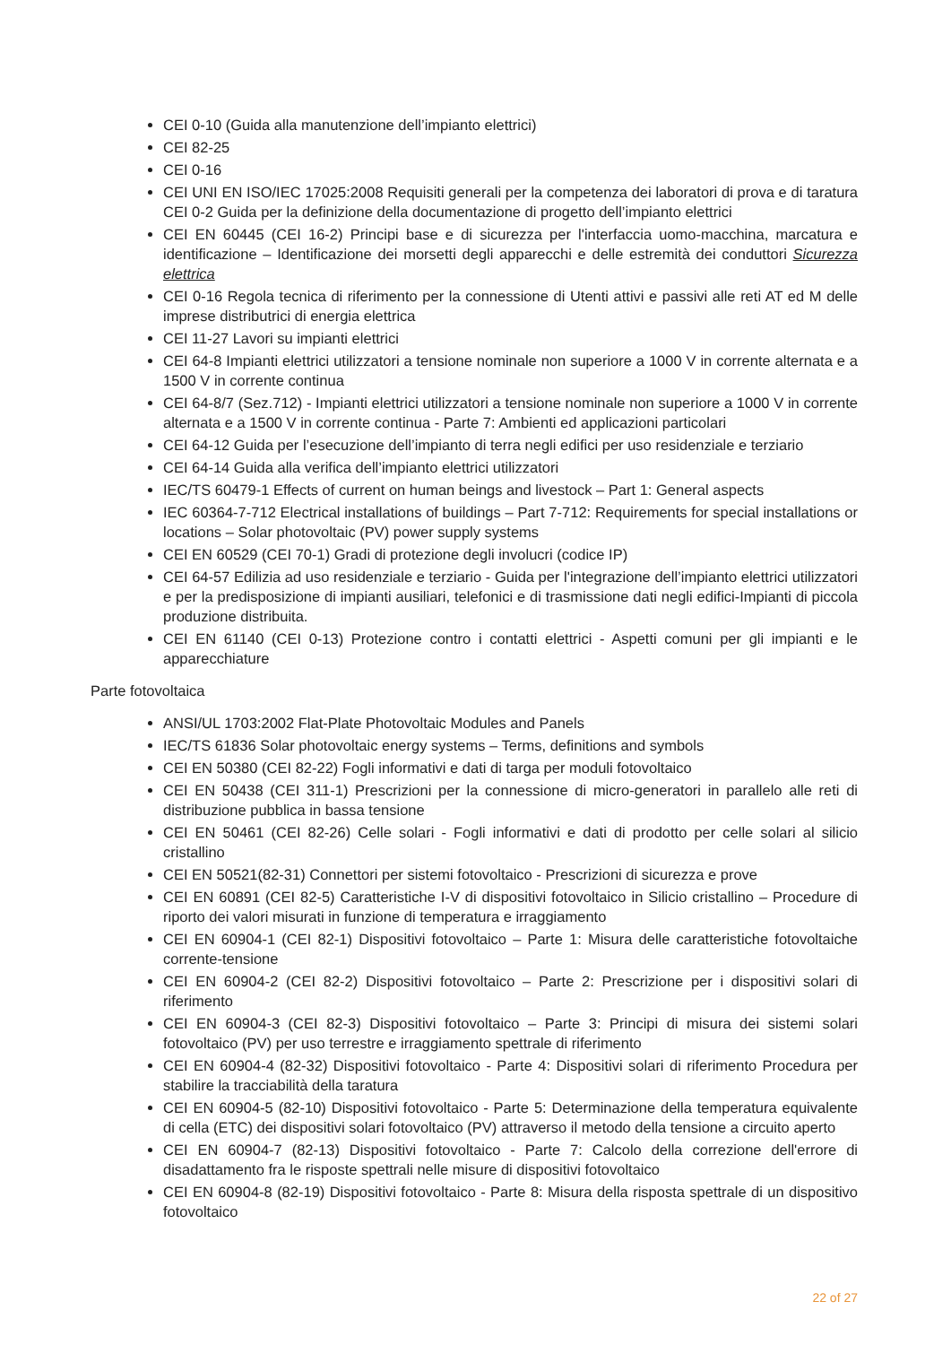CEI 0-10 (Guida alla manutenzione dell’impianto elettrici)
CEI 82-25
CEI 0-16
CEI UNI EN ISO/IEC 17025:2008 Requisiti generali per la competenza dei laboratori di prova e di taratura CEI 0-2 Guida per la definizione della documentazione di progetto dell’impianto elettrici
CEI EN 60445 (CEI 16-2) Principi base e di sicurezza per l'interfaccia uomo-macchina, marcatura e identificazione – Identificazione dei morsetti degli apparecchi e delle estremità dei conduttori Sicurezza elettrica
CEI 0-16 Regola tecnica di riferimento per la connessione di Utenti attivi e passivi alle reti AT ed M delle imprese distributrici di energia elettrica
CEI 11-27 Lavori su impianti elettrici
CEI 64-8 Impianti elettrici utilizzatori a tensione nominale non superiore a 1000 V in corrente alternata e a 1500 V in corrente continua
CEI 64-8/7 (Sez.712) - Impianti elettrici utilizzatori a tensione nominale non superiore a 1000 V in corrente alternata e a 1500 V in corrente continua - Parte 7: Ambienti ed applicazioni particolari
CEI 64-12 Guida per l’esecuzione dell’impianto di terra negli edifici per uso residenziale e terziario
CEI 64-14 Guida alla verifica dell’impianto elettrici utilizzatori
IEC/TS 60479-1 Effects of current on human beings and livestock – Part 1: General aspects
IEC 60364-7-712 Electrical installations of buildings – Part 7-712: Requirements for special installations or locations – Solar photovoltaic (PV) power supply systems
CEI EN 60529 (CEI 70-1) Gradi di protezione degli involucri (codice IP)
CEI 64-57 Edilizia ad uso residenziale e terziario - Guida per l'integrazione dell’impianto elettrici utilizzatori e per la predisposizione di impianti ausiliari, telefonici e di trasmissione dati negli edifici-Impianti di piccola produzione distribuita.
CEI EN 61140 (CEI 0-13) Protezione contro i contatti elettrici - Aspetti comuni per gli impianti e le apparecchiature
Parte fotovoltaica
ANSI/UL 1703:2002 Flat-Plate Photovoltaic Modules and Panels
IEC/TS 61836 Solar photovoltaic energy systems – Terms, definitions and symbols
CEI EN 50380 (CEI 82-22) Fogli informativi e dati di targa per moduli fotovoltaico
CEI EN 50438 (CEI 311-1) Prescrizioni per la connessione di micro-generatori in parallelo alle reti di distribuzione pubblica in bassa tensione
CEI EN 50461 (CEI 82-26) Celle solari - Fogli informativi e dati di prodotto per celle solari al silicio cristallino
CEI EN 50521(82-31) Connettori per sistemi fotovoltaico - Prescrizioni di sicurezza e prove
CEI EN 60891 (CEI 82-5) Caratteristiche I-V di dispositivi fotovoltaico in Silicio cristallino – Procedure di riporto dei valori misurati in funzione di temperatura e irraggiamento
CEI EN 60904-1 (CEI 82-1) Dispositivi fotovoltaico – Parte 1: Misura delle caratteristiche fotovoltaiche corrente-tensione
CEI EN 60904-2 (CEI 82-2) Dispositivi fotovoltaico – Parte 2: Prescrizione per i dispositivi solari di riferimento
CEI EN 60904-3 (CEI 82-3) Dispositivi fotovoltaico – Parte 3: Principi di misura dei sistemi solari fotovoltaico (PV) per uso terrestre e irraggiamento spettrale di riferimento
CEI EN 60904-4 (82-32) Dispositivi fotovoltaico - Parte 4: Dispositivi solari di riferimento Procedura per stabilire la tracciabilità della taratura
CEI EN 60904-5 (82-10) Dispositivi fotovoltaico - Parte 5: Determinazione della temperatura equivalente di cella (ETC) dei dispositivi solari fotovoltaico (PV) attraverso il metodo della tensione a circuito aperto
CEI EN 60904-7 (82-13) Dispositivi fotovoltaico - Parte 7: Calcolo della correzione dell'errore di disadattamento fra le risposte spettrali nelle misure di dispositivi fotovoltaico
CEI EN 60904-8 (82-19) Dispositivi fotovoltaico - Parte 8: Misura della risposta spettrale di un dispositivo fotovoltaico
22 of 27